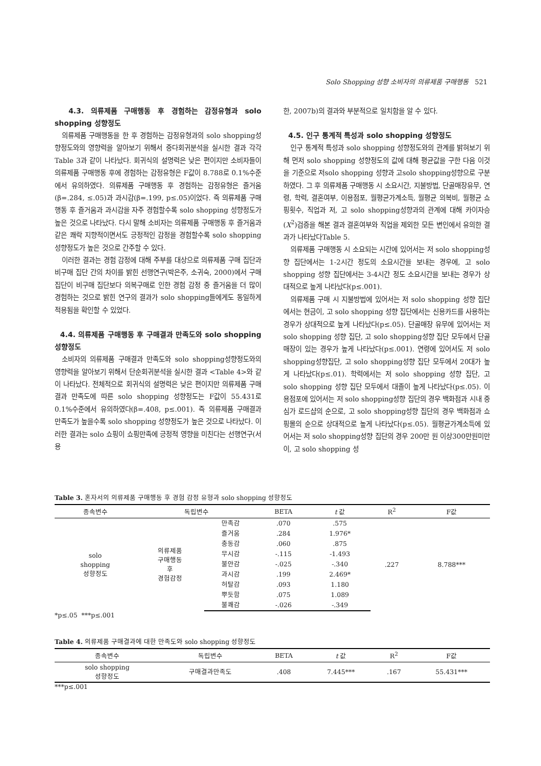Solo Shopping 성향 소비자의 의류제품 구매행동 521
4.3. 의류제품 구매행동 후 경험하는 감정유형과 solo shopping 성향정도
의류제품 구매행동을 한 후 경험하는 감정유형과의 solo shopping성향정도와의 영향력을 알아보기 위해서 중다회귀분석을 실시한 결과 각각 Table 3과 같이 나타났다. 회귀식의 설명력은 낮은 편이지만 소비자들이 의류제품 구매행동 후에 경험하는 감정유형은 F값이 8.788로 0.1%수준에서 유의하였다. 의류제품 구매행동 후 경험하는 감정유형은 즐거움(β=.284, ≤.05)과 과시감(β=.199, p≤.05)이었다. 즉 의류제품 구매행동 후 즐거움과 과시감을 자주 경험할수록 solo shopping 성향정도가 높은 것으로 나타났다. 다시 말해 소비자는 의류제품 구매행동 후 즐거움과 같은 쾌락 지향적이면서도 긍정적인 감정을 경험할수록 solo shopping성향정도가 높은 것으로 간주할 수 있다.
이러한 결과는 경험 감정에 대해 주부를 대상으로 의류제품 구매 집단과 비구매 집단 간의 차이를 밝힌 선행연구(박은주, 소귀숙, 2000)에서 구매집단이 비구매 집단보다 의복구매로 인한 경험 감정 중 즐거움을 더 많이 경험하는 것으로 밝힌 연구의 결과가 solo shopping들에게도 동일하게 적용됨을 확인할 수 있었다.
4.4. 의류제품 구매행동 후 구매결과 만족도와 solo shopping 성향정도
소비자의 의류제품 구매결과 만족도와 solo shopping성향정도와의 영향력을 알아보기 위해서 단순회귀분석을 실시한 결과 <Table 4>와 같이 나타났다. 전체적으로 회귀식의 설명력은 낮은 편이지만 의류제품 구매결과 만족도에 따른 solo shopping 성향정도는 F값이 55.431로 0.1%수준에서 유의하였다(β=.408, p≤.001). 즉 의류제품 구매결과 만족도가 높을수록 solo shopping 성향정도가 높은 것으로 나타났다. 이러한 결과는 solo 쇼핑이 쇼핑만족에 긍정적 영향을 미친다는 선행연구(서용
한, 2007b)의 결과와 부분적으로 일치함을 알 수 있다.
4.5. 인구 통계적 특성과 solo shopping 성향정도
인구 통계적 특성과 solo shopping 성향정도와의 관계를 밝혀보기 위해 먼저 solo shopping 성향정도의 값에 대해 평균값을 구한 다음 이것을 기준으로 저solo shopping 성향과 고solo shopping성향으로 구분하였다. 그 후 의류제품 구매행동 시 소요시간, 지불방법, 단골매장유무, 연령, 학력, 결혼여부, 이용점포, 월평균가계소득, 월평균 의복비, 월평균 쇼핑횟수, 직업과 저, 고 solo shopping성향과의 관계에 대해 카이자승(X<sup>2</sup>)검증을 해본 결과 결혼여부와 직업을 제외한 모든 변인에서 유의한 결과가 나타났다Table 5.
의류제품 구매행동 시 소요되는 시간에 있어서는 저 solo shopping성향 집단에서는 1-2시간 정도의 소요시간을 보내는 경우에, 고 solo shopping 성향 집단에서는 3-4시간 정도 소요시간을 보내는 경우가 상대적으로 높게 나타났다(p≤.001).
의류제품 구매 시 지불방법에 있어서는 저 solo shopping 성향 집단에서는 현금이, 고 solo shopping 성향 집단에서는 신용카드를 사용하는 경우가 상대적으로 높게 나타났다(p≤.05). 단골매장 유무에 있어서는 저 solo shopping 성향 집단, 고 solo shopping성향 집단 모두에서 단골매장이 있는 경우가 높게 나타났다(p≤.001). 연령에 있어서도 저 solo shopping성향집단, 고 solo shopping성향 집단 모두에서 20대가 높게 나타났다(p≤.01). 학력에서는 저 solo shopping 성향 집단, 고 solo shopping 성향 집단 모두에서 대졸이 높게 나타났다(p≤.05). 이용점포에 있어서는 저 solo shopping성향 집단의 경우 백화점과 시내 중심가 로드샵의 순으로, 고 solo shopping성향 집단의 경우 백화점과 쇼핑몰의 순으로 상대적으로 높게 나타났다(p≤.05). 월평균가계소득에 있어서는 저 solo shopping성향 집단의 경우 200만 원 이상300만원미만이, 고 solo shopping 성
Table 3. 혼자서의 의류제품 구매행동 후 경험 감정 유형과 solo shopping 성향정도
| 종속변수 | 독립변수 | | BETA | t 값 | R<sup>2</sup> | F값 |
| --- | --- | --- | --- | --- | --- | --- |
| solo shopping 성향정도 | 의류제품 구매행동 후 경험감정 | 만족감 | .070 | .575 | .227 | 8.788*** |
| | | 즐거움 | .284 | 1.976* | | |
| | | 충동감 | .060 | .875 | | |
| | | 무시감 | -.115 | -1.493 | | |
| | | 불안감 | -.025 | -.340 | | |
| | | 과시감 | .199 | 2.469* | | |
| | | 허탈감 | .093 | 1.180 | | |
| | | 뿌듯함 | .075 | 1.089 | | |
| | | 불쾌감 | -.026 | -.349 | | |
*p≤.05 ***p≤.001
Table 4. 의류제품 구매결과에 대한 만족도와 solo shopping 성향정도
| 종속변수 | 독립변수 | BETA | t 값 | R<sup>2</sup> | F값 |
| --- | --- | --- | --- | --- | --- |
| solo shopping 성향정도 | 구매결과만족도 | .408 | 7.445*** | .167 | 55.431*** |
***p≤.001